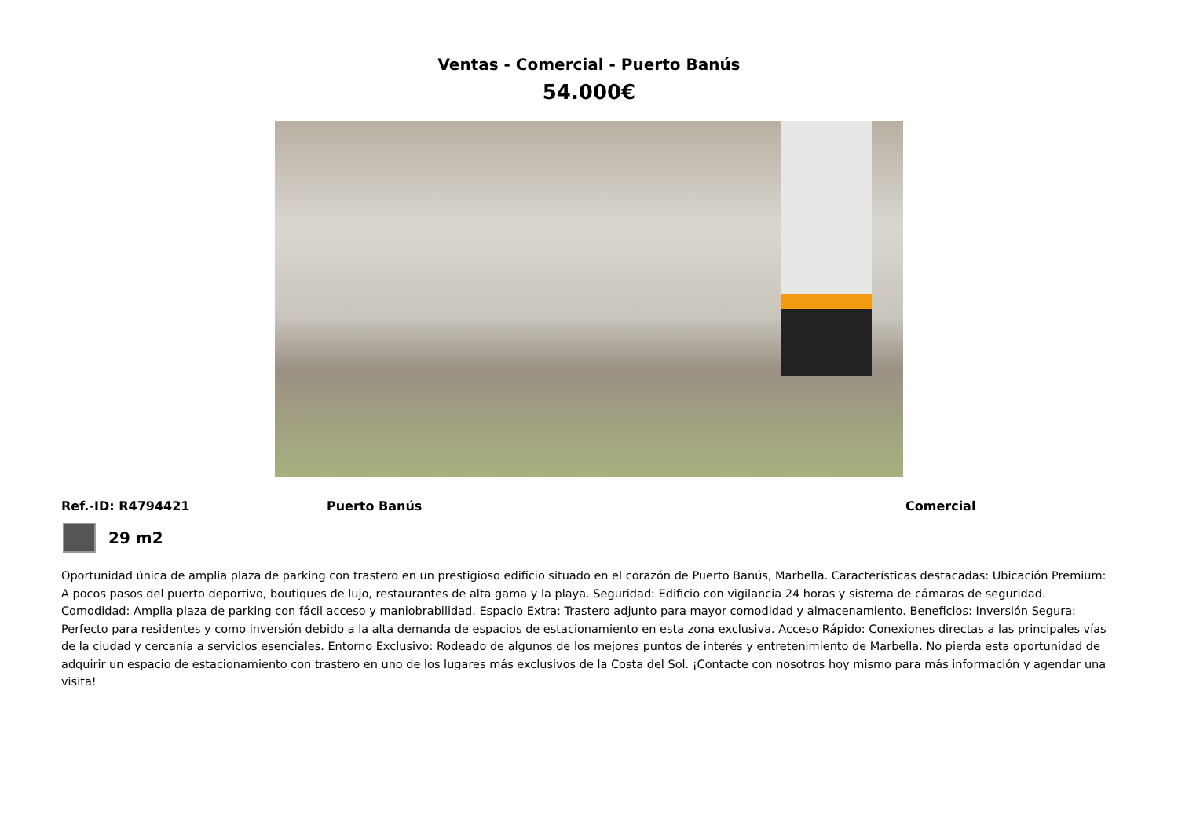Ventas - Comercial - Puerto Banús
54.000€
Ref.-ID: R4794421 Puerto Banús Comercial
29 m2
Oportunidad única de amplia plaza de parking con trastero en un prestigioso edificio situado en el corazón de Puerto Banús, Marbella. Características destacadas: Ubicación Premium: A pocos pasos del puerto deportivo, boutiques de lujo, restaurantes de alta gama y la playa. Seguridad: Edificio con vigilancia 24 horas y sistema de cámaras de seguridad. Comodidad: Amplia plaza de parking con fácil acceso y maniobrabilidad. Espacio Extra: Trastero adjunto para mayor comodidad y almacenamiento. Beneficios: Inversión Segura: Perfecto para residentes y como inversión debido a la alta demanda de espacios de estacionamiento en esta zona exclusiva. Acceso Rápido: Conexiones directas a las principales vías de la ciudad y cercanía a servicios esenciales. Entorno Exclusivo: Rodeado de algunos de los mejores puntos de interés y entretenimiento de Marbella. No pierda esta oportunidad de adquirir un espacio de estacionamiento con trastero en uno de los lugares más exclusivos de la Costa del Sol. ¡Contacte con nosotros hoy mismo para más información y agendar una visita!